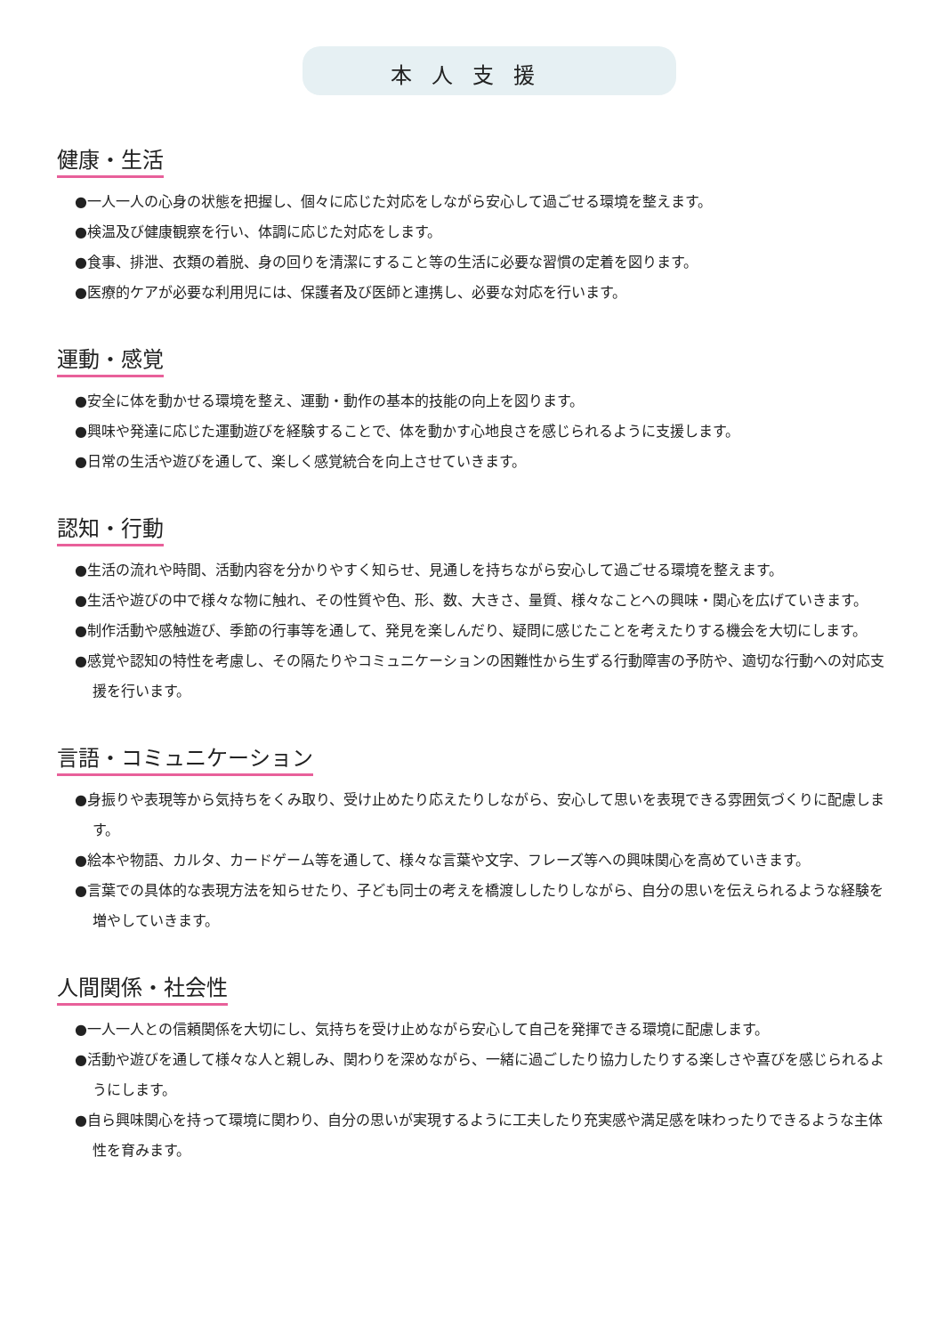本人支援
健康・生活
●一人一人の心身の状態を把握し、個々に応じた対応をしながら安心して過ごせる環境を整えます。
●検温及び健康観察を行い、体調に応じた対応をします。
●食事、排泄、衣類の着脱、身の回りを清潔にすること等の生活に必要な習慣の定着を図ります。
●医療的ケアが必要な利用児には、保護者及び医師と連携し、必要な対応を行います。
運動・感覚
●安全に体を動かせる環境を整え、運動・動作の基本的技能の向上を図ります。
●興味や発達に応じた運動遊びを経験することで、体を動かす心地良さを感じられるように支援します。
●日常の生活や遊びを通して、楽しく感覚統合を向上させていきます。
認知・行動
●生活の流れや時間、活動内容を分かりやすく知らせ、見通しを持ちながら安心して過ごせる環境を整えます。
●生活や遊びの中で様々な物に触れ、その性質や色、形、数、大きさ、量質、様々なことへの興味・関心を広げていきます。
●制作活動や感触遊び、季節の行事等を通して、発見を楽しんだり、疑問に感じたことを考えたりする機会を大切にします。
●感覚や認知の特性を考慮し、その隔たりやコミュニケーションの困難性から生ずる行動障害の予防や、適切な行動への対応支援を行います。
言語・コミュニケーション
●身振りや表現等から気持ちをくみ取り、受け止めたり応えたりしながら、安心して思いを表現できる雰囲気づくりに配慮します。
●絵本や物語、カルタ、カードゲーム等を通して、様々な言葉や文字、フレーズ等への興味関心を高めていきます。
●言葉での具体的な表現方法を知らせたり、子ども同士の考えを橋渡ししたりしながら、自分の思いを伝えられるような経験を増やしていきます。
人間関係・社会性
●一人一人との信頼関係を大切にし、気持ちを受け止めながら安心して自己を発揮できる環境に配慮します。
●活動や遊びを通して様々な人と親しみ、関わりを深めながら、一緒に過ごしたり協力したりする楽しさや喜びを感じられるようにします。
●自ら興味関心を持って環境に関わり、自分の思いが実現するように工夫したり充実感や満足感を味わったりできるような主体性を育みます。